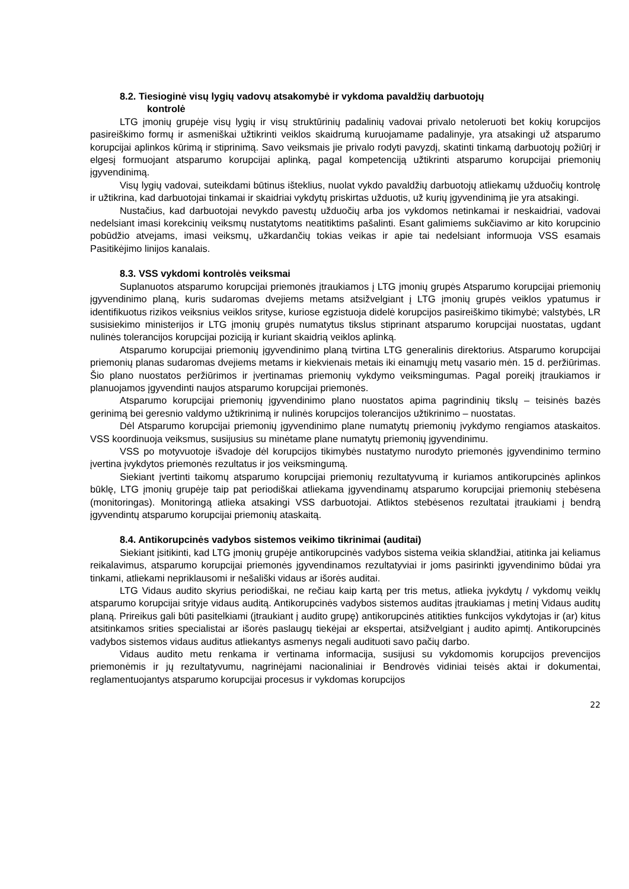8.2. Tiesioginė visų lygių vadovų atsakomybė ir vykdoma pavaldžių darbuotojų
kontrolė
LTG įmonių grupėje visų lygių ir visų struktūrinių padalinių vadovai privalo netoleruoti bet kokių korupcijos pasireiškimo formų ir asmeniškai užtikrinti veiklos skaidrumą kuruojamame padalinyje, yra atsakingi už atsparumo korupcijai aplinkos kūrimą ir stiprinimą. Savo veiksmais jie privalo rodyti pavyzdį, skatinti tinkamą darbuotojų požiūrį ir elgesį formuojant atsparumo korupcijai aplinką, pagal kompetenciją užtikrinti atsparumo korupcijai priemonių įgyvendinimą.
Visų lygių vadovai, suteikdami būtinus išteklius, nuolat vykdo pavaldžių darbuotojų atliekamų užduočių kontrolę ir užtikrina, kad darbuotojai tinkamai ir skaidriai vykdytų priskirtas užduotis, už kurių įgyvendinimą jie yra atsakingi.
Nustačius, kad darbuotojai nevykdo pavestų užduočių arba jos vykdomos netinkamai ir neskaidriai, vadovai nedelsiant imasi korekcinių veiksmų nustatytoms neatitiktims pašalinti. Esant galimiems sukčiavimo ar kito korupcinio pobūdžio atvejams, imasi veiksmų, užkardančių tokias veikas ir apie tai nedelsiant informuoja VSS esamais Pasitikėjimo linijos kanalais.
8.3. VSS vykdomi kontrolės veiksmai
Suplanuotos atsparumo korupcijai priemonės įtraukiamos į LTG įmonių grupės Atsparumo korupcijai priemonių įgyvendinimo planą, kuris sudaromas dvejiems metams atsižvelgiant į LTG įmonių grupės veiklos ypatumus ir identifikuotus rizikos veiksnius veiklos srityse, kuriose egzistuoja didelė korupcijos pasireiškimo tikimybė; valstybės, LR susisiekimo ministerijos ir LTG įmonių grupės numatytus tikslus stiprinant atsparumo korupcijai nuostatas, ugdant nulinės tolerancijos korupcijai poziciją ir kuriant skaidrią veiklos aplinką.
Atsparumo korupcijai priemonių įgyvendinimo planą tvirtina LTG generalinis direktorius. Atsparumo korupcijai priemonių planas sudaromas dvejiems metams ir kiekvienais metais iki einamųjų metų vasario mėn. 15 d. peržiūrimas. Šio plano nuostatos peržiūrimos ir įvertinamas priemonių vykdymo veiksmingumas. Pagal poreikį įtraukiamos ir planuojamos įgyvendinti naujos atsparumo korupcijai priemonės.
Atsparumo korupcijai priemonių įgyvendinimo plano nuostatos apima pagrindinių tikslų – teisinės bazės gerinimą bei geresnio valdymo užtikrinimą ir nulinės korupcijos tolerancijos užtikrinimo – nuostatas.
Dėl Atsparumo korupcijai priemonių įgyvendinimo plane numatytų priemonių įvykdymo rengiamos ataskaitos. VSS koordinuoja veiksmus, susijusius su minėtame plane numatytų priemonių įgyvendinimu.
VSS po motyvuotoje išvadoje dėl korupcijos tikimybės nustatymo nurodyto priemonės įgyvendinimo termino įvertina įvykdytos priemonės rezultatus ir jos veiksmingumą.
Siekiant įvertinti taikomų atsparumo korupcijai priemonių rezultatyvumą ir kuriamos antikorupcinės aplinkos būklę, LTG įmonių grupėje taip pat periodiškai atliekama įgyvendinamų atsparumo korupcijai priemonių stebėsena (monitoringas). Monitoringą atlieka atsakingi VSS darbuotojai. Atliktos stebėsenos rezultatai įtraukiami į bendrą įgyvendintų atsparumo korupcijai priemonių ataskaitą.
8.4. Antikorupcinės vadybos sistemos veikimo tikrinimai (auditai)
Siekiant įsitikinti, kad LTG įmonių grupėje antikorupcinės vadybos sistema veikia sklandžiai, atitinka jai keliamus reikalavimus, atsparumo korupcijai priemonės įgyvendinamos rezultatyviai ir joms pasirinkti įgyvendinimo būdai yra tinkami, atliekami nepriklausomi ir nešališki vidaus ar išorės auditai.
LTG Vidaus audito skyrius periodiškai, ne rečiau kaip kartą per tris metus, atlieka įvykdytų / vykdomų veiklų atsparumo korupcijai srityje vidaus auditą. Antikorupcinės vadybos sistemos auditas įtraukiamas į metinį Vidaus auditų planą. Prireikus gali būti pasitelkiami (įtraukiant į audito grupę) antikorupcinės atitikties funkcijos vykdytojas ir (ar) kitus atsitinkamos srities specialistai ar išorės paslaugų tiekėjai ar ekspertai, atsižvelgiant į audito apimtį. Antikorupcinės vadybos sistemos vidaus auditus atliekantys asmenys negali audituoti savo pačių darbo.
Vidaus audito metu renkama ir vertinama informacija, susijusi su vykdomomis korupcijos prevencijos priemonėmis ir jų rezultatyvumu, nagrinėjami nacionaliniai ir Bendrovės vidiniai teisės aktai ir dokumentai, reglamentuojantys atsparumo korupcijai procesus ir vykdomas korupcijos
22